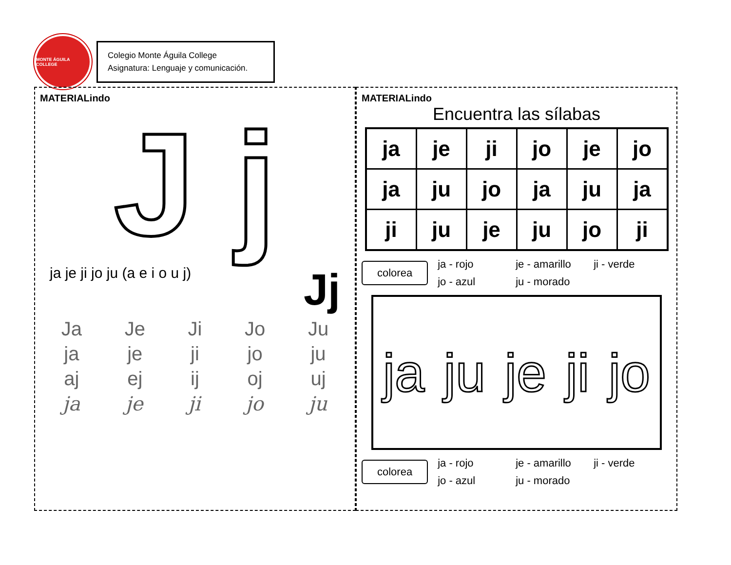MONTE ÁGUILA COLLEGE
Colegio Monte Águila College
Asignatura: Lenguaje y comunicación.
MATERIALindo
J j
ja je ji jo ju (a e i o u j) Jj
Ja Je Ji Jo Ju
ja je ji jo ju
aj ej ij oj uj
ja je ji jo ju
MATERIALindo
Encuentra las sílabas
| ja | je | ji | jo | je | jo |
| ja | ju | jo | ja | ju | ja |
| ji | ju | je | ju | jo | ji |
colorea
ja - rojo je - amarillo ji - verde jo - azul ju - morado
ja ju je ji jo
colorea
ja - rojo je - amarillo ji - verde jo - azul ju - morado